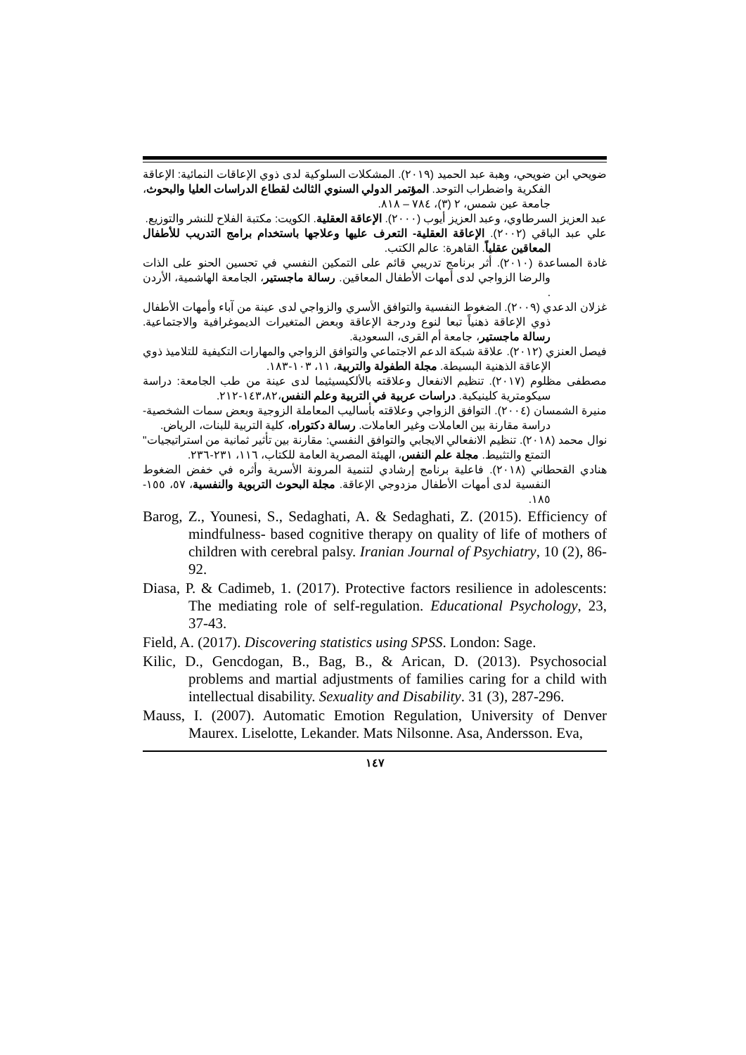ضويحي ابن ضويحي، وهبة عبد الحميد (٢٠١٩). المشكلات السلوكية لدى ذوي الإعاقات النمائية: الإعاقة الفكرية واضطراب التوحد. المؤتمر الدولي السنوي الثالث لقطاع الدراسات العليا والبحوث، جامعة عين شمس، ٢ (٣)، ٧٨٤ – ٨١٨.
عبد العزيز السرطاوي، وعبد العزيز أيوب (٢٠٠٠). الإعاقة العقلية. الكويت: مكتبة الفلاح للنشر والتوزيع.
علي عبد الباقي (٢٠٠٢). الإعاقة العقلية- التعرف عليها وعلاجها باستخدام برامج التدريب للأطفال المعاقين عقلياً. القاهرة: عالم الكتب.
غادة المساعدة (٢٠١٠). أثر برنامج تدريبي قائم على التمكين النفسي في تحسين الحنو على الذات والرضا الزواجي لدى أمهات الأطفال المعاقين. رسالة ماجستير، الجامعة الهاشمية، الأردن .
غزلان الدعدي (٢٠٠٩). الضغوط النفسية والتوافق الأسري والزواجي لدى عينة من آباء وأمهات الأطفال ذوي الإعاقة ذهنياً تبعا لنوع ودرجة الإعاقة وبعض المتغيرات الديموغرافية والاجتماعية. رسالة ماجستير، جامعة أم القرى، السعودية.
فيصل العنزي (٢٠١٢). علاقة شبكة الدعم الاجتماعي والتوافق الزواجي والمهارات التكيفية للتلاميذ ذوي الإعاقة الذهنية البسيطة. مجلة الطفولة والتربية، ١١، ١٠٣-١٨٣.
مصطفى مظلوم (٢٠١٧). تنظيم الانفعال وعلاقته بالألكيسيثيما لدى عينة من طب الجامعة: دراسة سيكومترية كلينيكية. دراسات عربية في التربية وعلم النفس،١٤٣،٨٢-٢١٢.
منيرة الشمسان (٢٠٠٤). التوافق الزواجي وعلاقته بأساليب المعاملة الزوجية وبعض سمات الشخصية- دراسة مقارنة بين العاملات وغير العاملات. رسالة دكتوراه، كلية التربية للبنات، الرياض.
نوال محمد (٢٠١٨). تنظيم الانفعالي الايجابي والتوافق النفسي: مقارنة بين تأثير ثمانية من استراتيجيات" التمتع والتثبيط. مجلة علم النفس، الهيئة المصرية العامة للكتاب، ١١٦، ٢٣١-٢٣٦.
هنادي القحطاني (٢٠١٨). فاعلية برنامج إرشادي لتنمية المرونة الأسرية وأثره في خفض الضغوط النفسية لدى أمهات الأطفال مزدوجي الإعاقة. مجلة البحوث التربوية والنفسية، ٥٧، ١٥٥- ١٨٥.
Barog, Z., Younesi, S., Sedaghati, A. & Sedaghati, Z. (2015). Efficiency of mindfulness- based cognitive therapy on quality of life of mothers of children with cerebral palsy. Iranian Journal of Psychiatry, 10 (2), 86- 92.
Diasa, P. & Cadimeb, 1. (2017). Protective factors resilience in adolescents: The mediating role of self-regulation. Educational Psychology, 23, 37-43.
Field, A. (2017). Discovering statistics using SPSS. London: Sage.
Kilic, D., Gencdogan, B., Bag, B., & Arican, D. (2013). Psychosocial problems and martial adjustments of families caring for a child with intellectual disability. Sexuality and Disability. 31 (3), 287-296.
Mauss, I. (2007). Automatic Emotion Regulation, University of Denver Maurex. Liselotte, Lekander. Mats Nilsonne. Asa, Andersson. Eva,
١٤٧